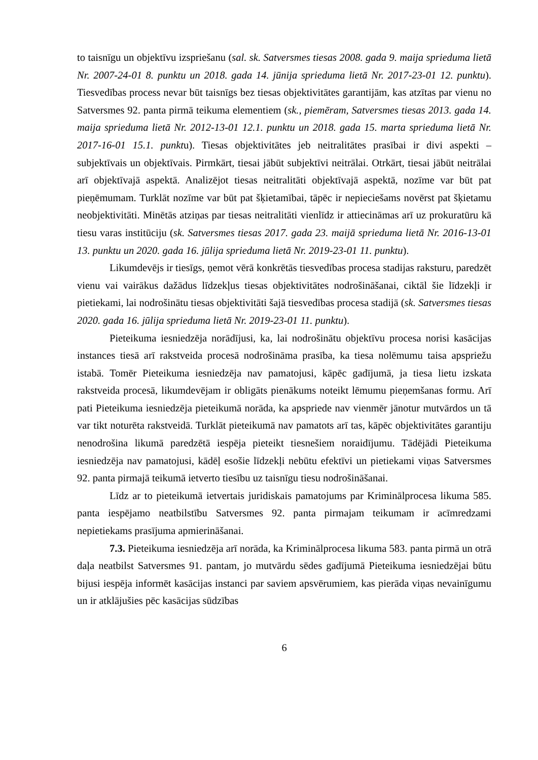to taisnīgu un objektīvu izspriešanu (sal. sk. Satversmes tiesas 2008. gada 9. maija sprieduma lietā Nr. 2007-24-01 8. punktu un 2018. gada 14. jūnija sprieduma lietā Nr. 2017-23-01 12. punktu). Tiesvedības process nevar būt taisnīgs bez tiesas objektivitātes garantijām, kas atzītas par vienu no Satversmes 92. panta pirmā teikuma elementiem (sk., piemēram, Satversmes tiesas 2013. gada 14. maija sprieduma lietā Nr. 2012-13-01 12.1. punktu un 2018. gada 15. marta sprieduma lietā Nr. 2017-16-01 15.1. punktu). Tiesas objektivitātes jeb neitralitātes prasībai ir divi aspekti – subjektīvais un objektīvais. Pirmkārt, tiesai jābūt subjektīvi neitrālai. Otrkārt, tiesai jābūt neitrālai arī objektīvajā aspektā. Analizējot tiesas neitralitāti objektīvajā aspektā, nozīme var būt pat pieņēmumam. Turklāt nozīme var būt pat šķietamībai, tāpēc ir nepieciešams novērst pat šķietamu neobjektivitāti. Minētās atziņas par tiesas neitralitāti vienlīdz ir attiecināmas arī uz prokuratūru kā tiesu varas institūciju (sk. Satversmes tiesas 2017. gada 23. maijā sprieduma lietā Nr. 2016-13-01 13. punktu un 2020. gada 16. jūlija sprieduma lietā Nr. 2019-23-01 11. punktu).
Likumdevējs ir tiesīgs, ņemot vērā konkrētās tiesvedības procesa stadijas raksturu, paredzēt vienu vai vairākus dažādus līdzekļus tiesas objektivitātes nodrošināšanai, ciktāl šie līdzekļi ir pietiekami, lai nodrošinātu tiesas objektivitāti šajā tiesvedības procesa stadijā (sk. Satversmes tiesas 2020. gada 16. jūlija sprieduma lietā Nr. 2019-23-01 11. punktu).
Pieteikuma iesniedzēja norādījusi, ka, lai nodrošinātu objektīvu procesa norisi kasācijas instances tiesā arī rakstveida procesā nodrošināma prasība, ka tiesa nolēmumu taisa apspriežu istabā. Tomēr Pieteikuma iesniedzēja nav pamatojusi, kāpēc gadījumā, ja tiesa lietu izskata rakstveida procesā, likumdevējam ir obligāts pienākums noteikt lēmumu pieņemšanas formu. Arī pati Pieteikuma iesniedzēja pieteikumā norāda, ka apspriede nav vienmēr jānotur mutvārdos un tā var tikt noturēta rakstveidā. Turklāt pieteikumā nav pamatots arī tas, kāpēc objektivitātes garantiju nenodrošina likumā paredzētā iespēja pieteikt tiesnešiem noraidījumu. Tādējādi Pieteikuma iesniedzēja nav pamatojusi, kādēļ esošie līdzekļi nebūtu efektīvi un pietiekami viņas Satversmes 92. panta pirmajā teikumā ietverto tiesību uz taisnīgu tiesu nodrošināšanai.
Līdz ar to pieteikumā ietvertais juridiskais pamatojums par Kriminālprocesa likuma 585. panta iespējamo neatbilstību Satversmes 92. panta pirmajam teikumam ir acīmredzami nepietiekams prasījuma apmierināšanai.
7.3. Pieteikuma iesniedzēja arī norāda, ka Kriminālprocesa likuma 583. panta pirmā un otrā daļa neatbilst Satversmes 91. pantam, jo mutvārdu sēdes gadījumā Pieteikuma iesniedzējai būtu bijusi iespēja informēt kasācijas instanci par saviem apsvērumiem, kas pierāda viņas nevainīgumu un ir atklājušies pēc kasācijas sūdzības
6